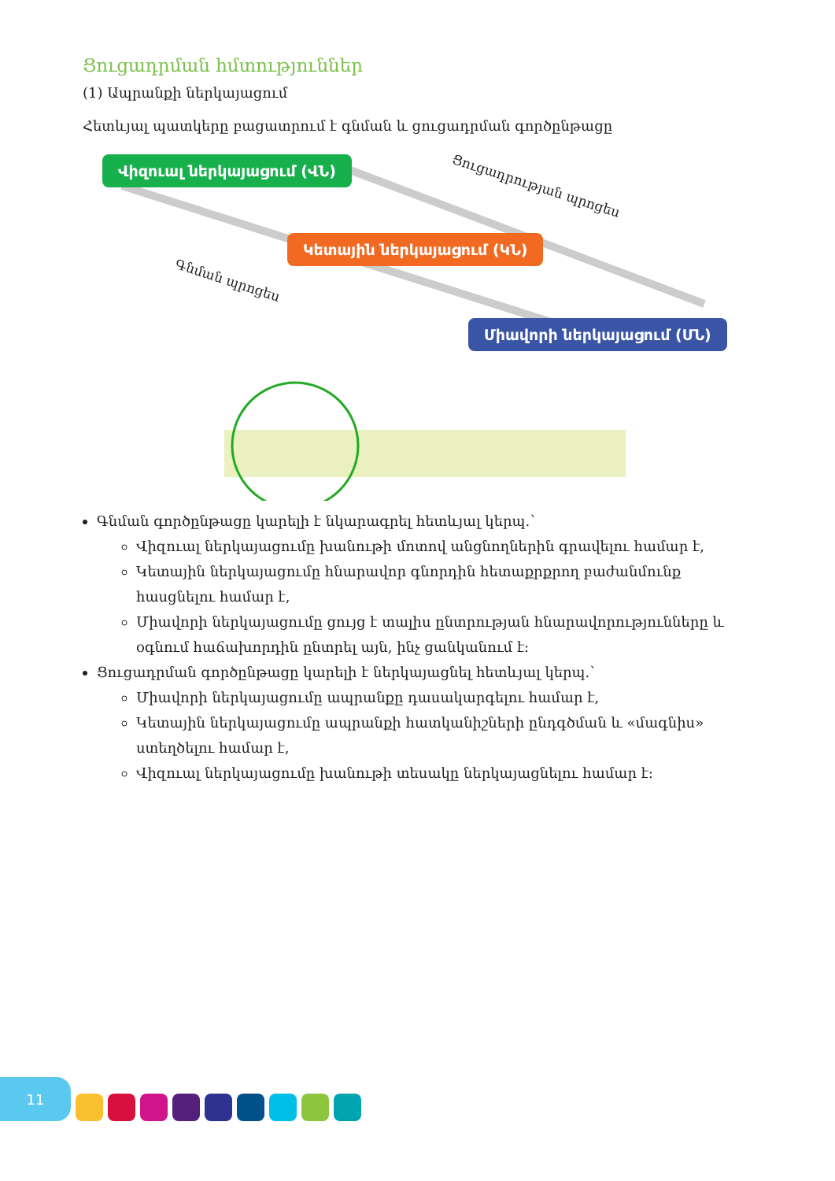Ցուցադրման հմտություններ
(1) Ապրանքի ներկայացում
Հետևյալ պատկերը բացատրում է գնման և ցուցադրման գործընթացը
Վիզուալ ներկայացում (ՎՆ)
Ցուցադրության պրոցես
Կետային ներկայացում (ԿՆ)
Գնման պրոցես
Միավորի ներկայացում (ՄՆ)
Գնման գործընթացը կարելի է նկարագրել հետևյալ կերպ.՝
Վիզուալ ներկայացումը խանութի մոտով անցնողներին գրավելու համար է,
Կետային ներկայացումը հնարավոր գնորդին հետաքրքրող բաժանմունք հասցնելու համար է,
Միավորի ներկայացումը ցույց է տալիս ընտրության հնարավորությունները և օգնում հաճախորդին ընտրել այն, ինչ ցանկանում է:
Ցուցադրման գործընթացը կարելի է ներկայացնել հետևյալ կերպ.՝
Միավորի ներկայացումը ապրանքը դասակարգելու համար է,
Կետային ներկայացումը ապրանքի հատկանիշների ընդգծման և «մագնիս» ստեղծելու համար է,
Վիզուալ ներկայացումը խանութի տեսակը ներկայացնելու համար է:
11